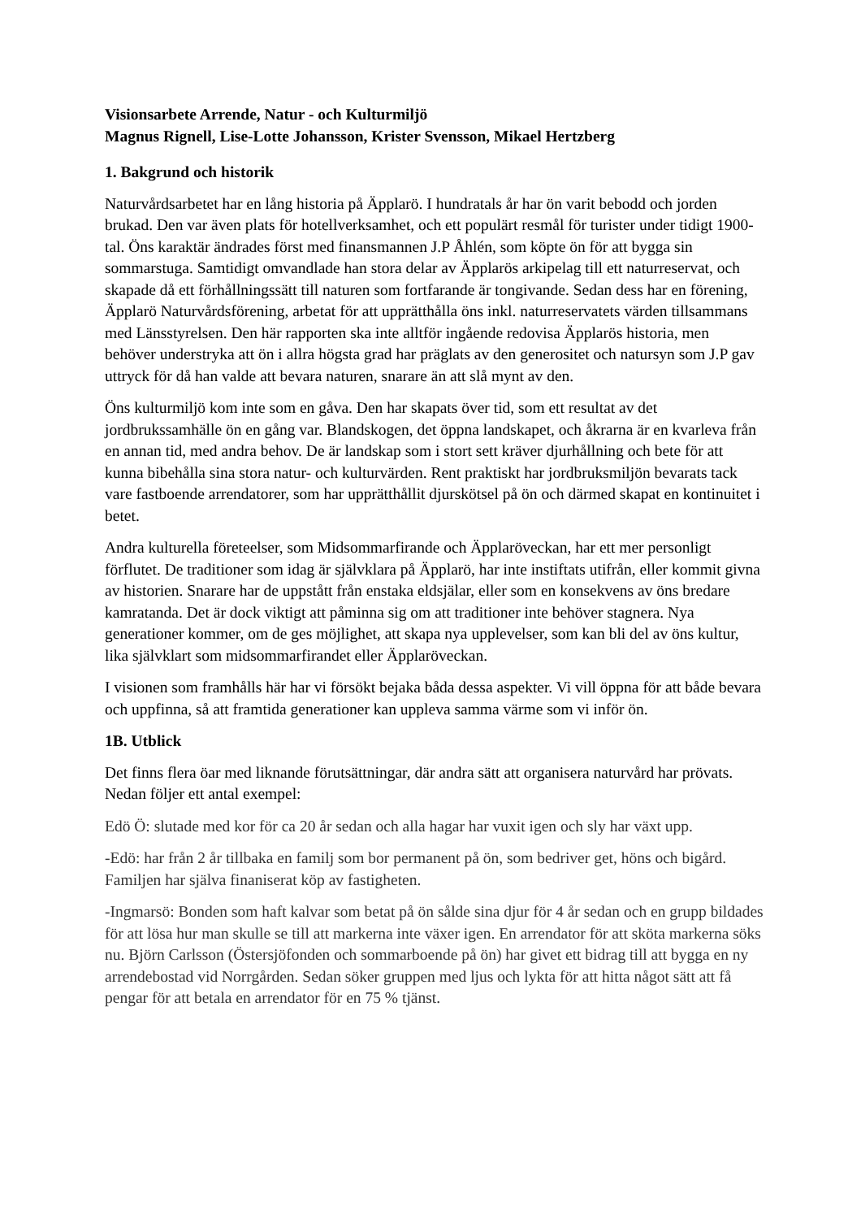Visionsarbete Arrende, Natur - och Kulturmiljö
Magnus Rignell, Lise-Lotte Johansson, Krister Svensson, Mikael Hertzberg
1. Bakgrund och historik
Naturvårdsarbetet har en lång historia på Äpplarö. I hundratals år har ön varit bebodd och jorden brukad. Den var även plats för hotellverksamhet, och ett populärt resmål för turister under tidigt 1900-tal. Öns karaktär ändrades först med finansmannen J.P Åhlén, som köpte ön för att bygga sin sommarstuga. Samtidigt omvandlade han stora delar av Äpplarös arkipelag till ett naturreservat, och skapade då ett förhållningssätt till naturen som fortfarande är tongivande. Sedan dess har en förening, Äpplarö Naturvårdsförening, arbetat för att upprätthålla öns inkl. naturreservatets värden tillsammans med Länsstyrelsen. Den här rapporten ska inte alltför ingående redovisa Äpplarös historia, men behöver understryka att ön i allra högsta grad har präglats av den generositet och natursyn som J.P gav uttryck för då han valde att bevara naturen, snarare än att slå mynt av den.
Öns kulturmiljö kom inte som en gåva. Den har skapats över tid, som ett resultat av det jordbrukssamhälle ön en gång var. Blandskogen, det öppna landskapet, och åkrarna är en kvarleva från en annan tid, med andra behov. De är landskap som i stort sett kräver djurhållning och bete för att kunna bibehålla sina stora natur- och kulturvärden. Rent praktiskt har jordbruksmiljön bevarats tack vare fastboende arrendatorer, som har upprätthållit djurskötsel på ön och därmed skapat en kontinuitet i betet.
Andra kulturella företeelser, som Midsommarfirande och Äpplaröveckan, har ett mer personligt förflutet. De traditioner som idag är självklara på Äpplarö, har inte instiftats utifrån, eller kommit givna av historien. Snarare har de uppstått från enstaka eldsjälar, eller som en konsekvens av öns bredare kamratanda. Det är dock viktigt att påminna sig om att traditioner inte behöver stagnera. Nya generationer kommer, om de ges möjlighet, att skapa nya upplevelser, som kan bli del av öns kultur, lika självklart som midsommarfirandet eller Äpplaröveckan.
I visionen som framhålls här har vi försökt bejaka båda dessa aspekter. Vi vill öppna för att både bevara och uppfinna, så att framtida generationer kan uppleva samma värme som vi inför ön.
1B. Utblick
Det finns flera öar med liknande förutsättningar, där andra sätt att organisera naturvård har prövats. Nedan följer ett antal exempel:
Edö Ö: slutade med kor för ca 20 år sedan och alla hagar har vuxit igen och sly har växt upp.
-Edö: har från 2 år tillbaka en familj som bor permanent på ön, som bedriver get, höns och bigård. Familjen har själva finaniserat köp av fastigheten.
-Ingmarsö: Bonden som haft kalvar som betat på ön sålde sina djur för 4 år sedan och en grupp bildades för att lösa hur man skulle se till att markerna inte växer igen. En arrendator för att sköta markerna söks nu. Björn Carlsson (Östersjöfonden och sommarboende på ön) har givet ett bidrag till att bygga en ny arrendebostad vid Norrgården. Sedan söker gruppen med ljus och lykta för att hitta något sätt att få pengar för att betala en arrendator för en 75 % tjänst.